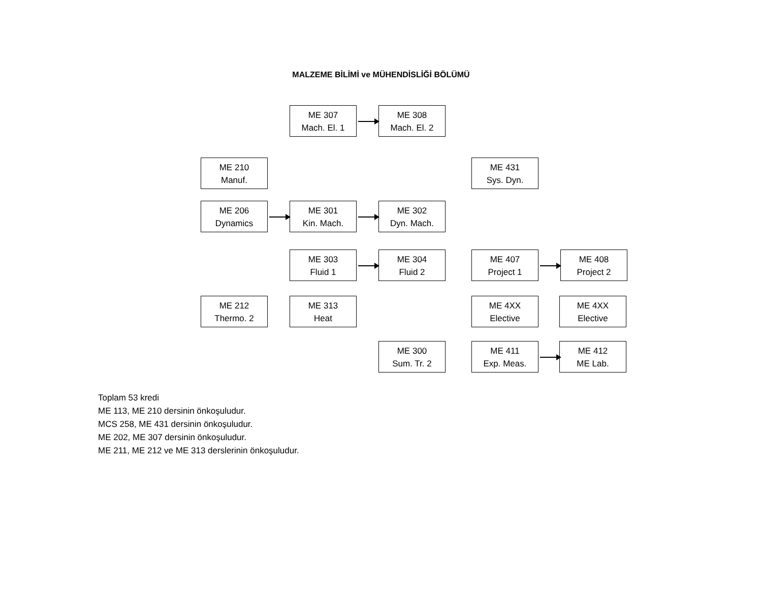MALZEME BİLİMİ ve MÜHENDİSLİĞİ BÖLÜMÜ
ME 307
Mach. El. 1
ME 308
Mach. El. 2
ME 210
Manuf.
ME 431
Sys. Dyn.
ME 206
Dynamics
ME 301
Kin. Mach.
ME 302
Dyn. Mach.
ME 303
Fluid 1
ME 304
Fluid 2
ME 407
Project 1
ME 408
Project 2
ME 212
Thermo. 2
ME 313
Heat
ME 4XX
Elective
ME 4XX
Elective
ME 300
Sum. Tr. 2
ME 411
Exp. Meas.
ME 412
ME Lab.
Toplam 53 kredi
ME 113, ME 210 dersinin önkoşuludur.
MCS 258, ME 431 dersinin önkoşuludur.
ME 202, ME 307 dersinin önkoşuludur.
ME 211, ME 212 ve ME 313 derslerinin önkoşuludur.